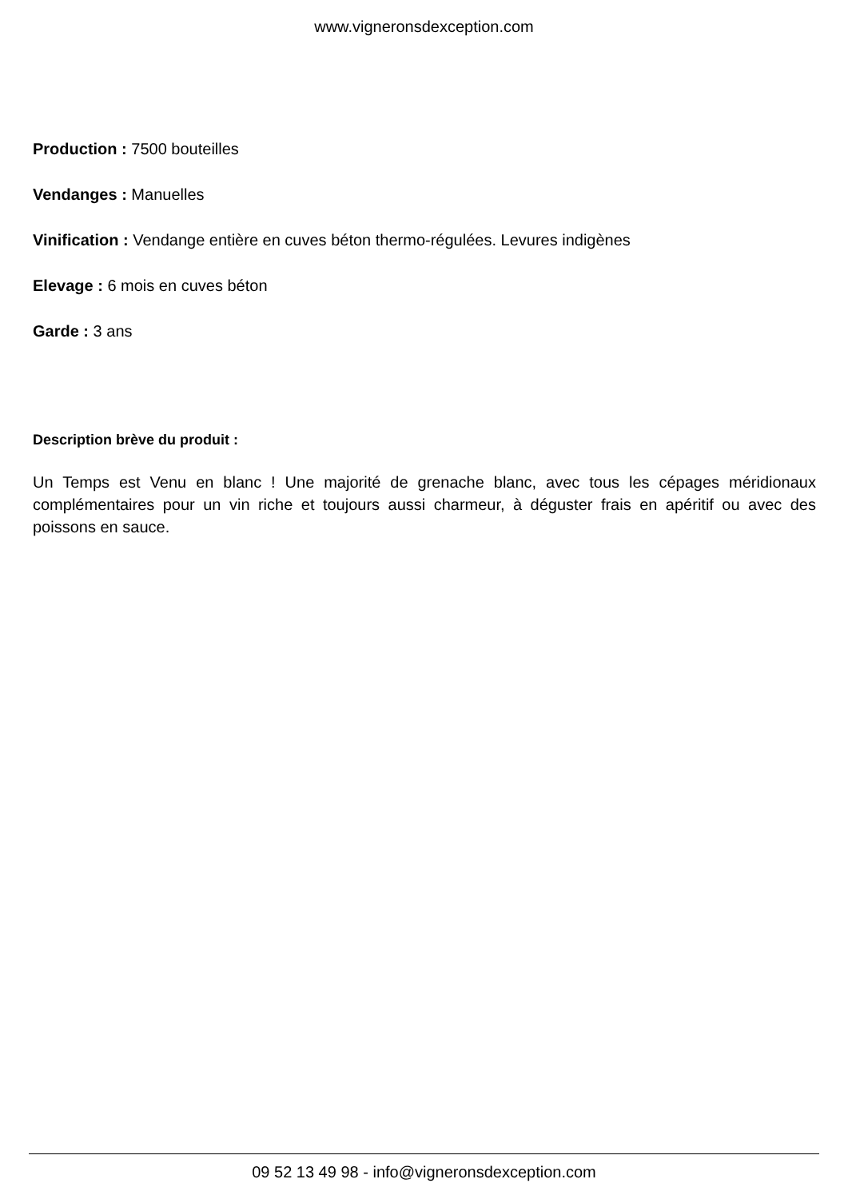www.vigneronsdexception.com
Production : 7500 bouteilles
Vendanges : Manuelles
Vinification : Vendange entière en cuves béton thermo-régulées. Levures indigènes
Elevage : 6 mois en cuves béton
Garde : 3 ans
Description brève du produit :
Un Temps est Venu en blanc ! Une majorité de grenache blanc, avec tous les cépages méridionaux complémentaires pour un vin riche et toujours aussi charmeur, à déguster frais en apéritif ou avec des poissons en sauce.
09 52 13 49 98 - info@vigneronsdexception.com